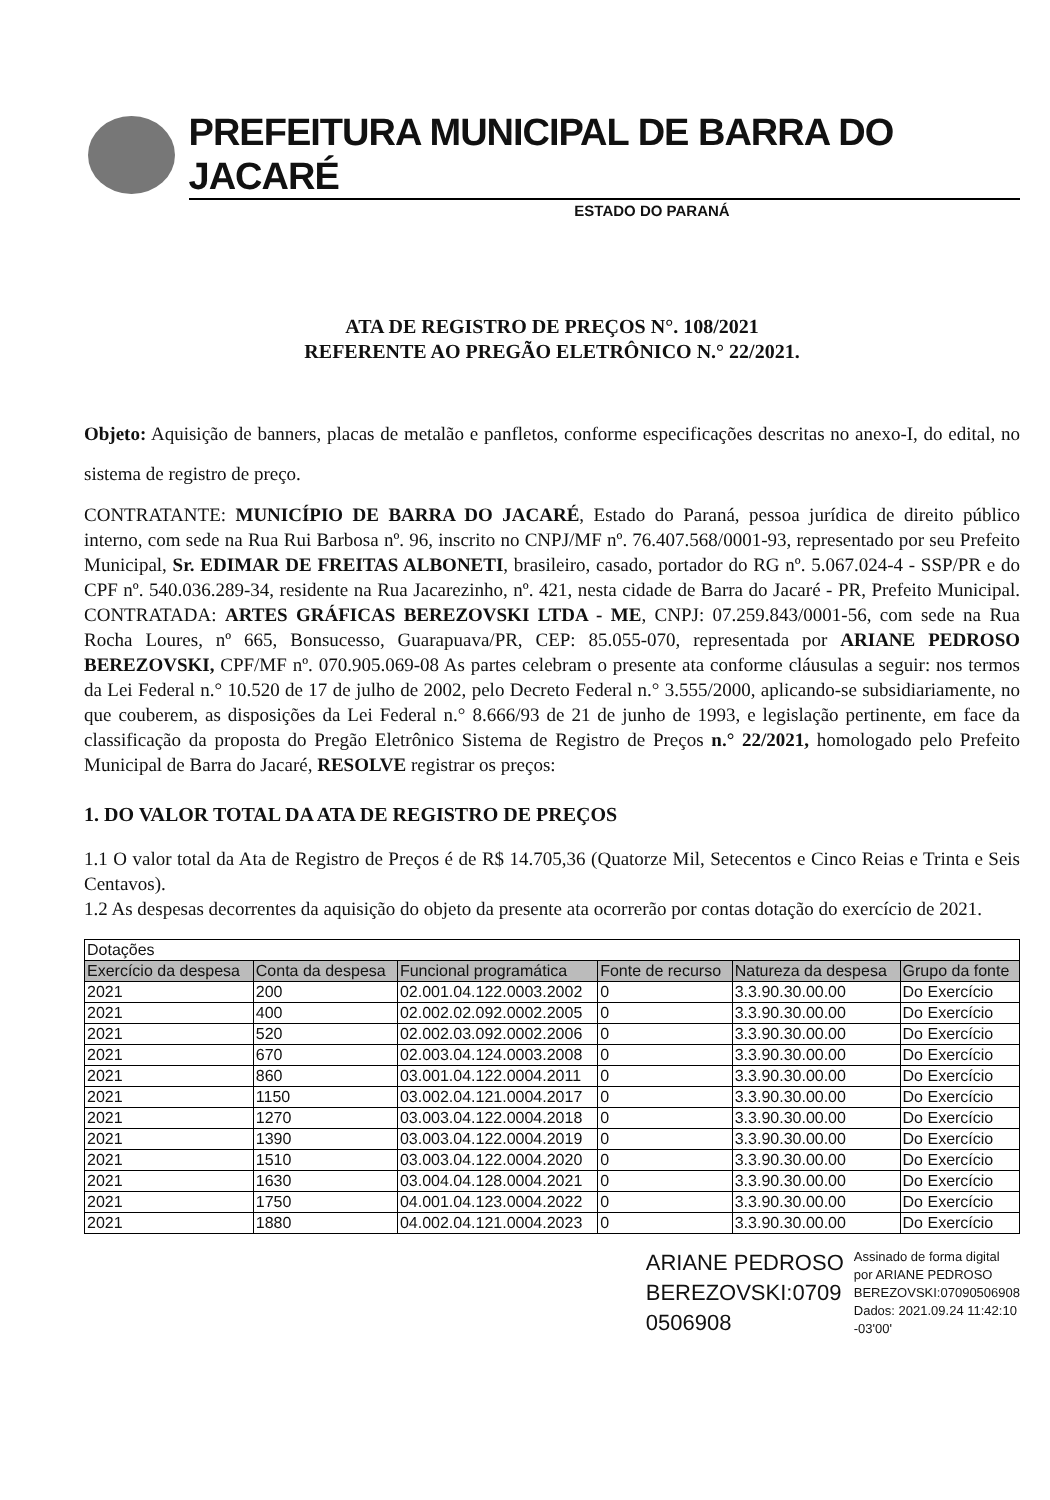PREFEITURA MUNICIPAL DE BARRA DO JACARÉ
ESTADO DO PARANÁ
ATA DE REGISTRO DE PREÇOS N°. 108/2021
REFERENTE AO PREGÃO ELETRÔNICO N.° 22/2021.
Objeto: Aquisição de banners, placas de metalão e panfletos, conforme especificações descritas no anexo-I, do edital, no sistema de registro de preço.
CONTRATANTE: MUNICÍPIO DE BARRA DO JACARÉ, Estado do Paraná, pessoa jurídica de direito público interno, com sede na Rua Rui Barbosa nº. 96, inscrito no CNPJ/MF nº. 76.407.568/0001-93, representado por seu Prefeito Municipal, Sr. EDIMAR DE FREITAS ALBONETI, brasileiro, casado, portador do RG nº. 5.067.024-4 - SSP/PR e do CPF nº. 540.036.289-34, residente na Rua Jacarezinho, nº. 421, nesta cidade de Barra do Jacaré - PR, Prefeito Municipal. CONTRATADA: ARTES GRÁFICAS BEREZOVSKI LTDA - ME, CNPJ: 07.259.843/0001-56, com sede na Rua Rocha Loures, nº 665, Bonsucesso, Guarapuava/PR, CEP: 85.055-070, representada por ARIANE PEDROSO BEREZOVSKI, CPF/MF nº. 070.905.069-08 As partes celebram o presente ata conforme cláusulas a seguir: nos termos da Lei Federal n.° 10.520 de 17 de julho de 2002, pelo Decreto Federal n.° 3.555/2000, aplicando-se subsidiariamente, no que couberem, as disposições da Lei Federal n.° 8.666/93 de 21 de junho de 1993, e legislação pertinente, em face da classificação da proposta do Pregão Eletrônico Sistema de Registro de Preços n.° 22/2021, homologado pelo Prefeito Municipal de Barra do Jacaré, RESOLVE registrar os preços:
1. DO VALOR TOTAL DA ATA DE REGISTRO DE PREÇOS
1.1 O valor total da Ata de Registro de Preços é de R$ 14.705,36 (Quatorze Mil, Setecentos e Cinco Reias e Trinta e Seis Centavos).
1.2 As despesas decorrentes da aquisição do objeto da presente ata ocorrerão por contas dotação do exercício de 2021.
| Dotações | | | | | |
| Exercício da despesa | Conta da despesa | Funcional programática | Fonte de recurso | Natureza da despesa | Grupo da fonte |
| 2021 | 200 | 02.001.04.122.0003.2002 | 0 | 3.3.90.30.00.00 | Do Exercício |
| 2021 | 400 | 02.002.02.092.0002.2005 | 0 | 3.3.90.30.00.00 | Do Exercício |
| 2021 | 520 | 02.002.03.092.0002.2006 | 0 | 3.3.90.30.00.00 | Do Exercício |
| 2021 | 670 | 02.003.04.124.0003.2008 | 0 | 3.3.90.30.00.00 | Do Exercício |
| 2021 | 860 | 03.001.04.122.0004.2011 | 0 | 3.3.90.30.00.00 | Do Exercício |
| 2021 | 1150 | 03.002.04.121.0004.2017 | 0 | 3.3.90.30.00.00 | Do Exercício |
| 2021 | 1270 | 03.003.04.122.0004.2018 | 0 | 3.3.90.30.00.00 | Do Exercício |
| 2021 | 1390 | 03.003.04.122.0004.2019 | 0 | 3.3.90.30.00.00 | Do Exercício |
| 2021 | 1510 | 03.003.04.122.0004.2020 | 0 | 3.3.90.30.00.00 | Do Exercício |
| 2021 | 1630 | 03.004.04.128.0004.2021 | 0 | 3.3.90.30.00.00 | Do Exercício |
| 2021 | 1750 | 04.001.04.123.0004.2022 | 0 | 3.3.90.30.00.00 | Do Exercício |
| 2021 | 1880 | 04.002.04.121.0004.2023 | 0 | 3.3.90.30.00.00 | Do Exercício |
ARIANE PEDROSO
BEREZOVSKI:0709
0506908
Assinado de forma digital
por ARIANE PEDROSO
BEREZOVSKI:07090506908
Dados: 2021.09.24 11:42:10
-03'00'